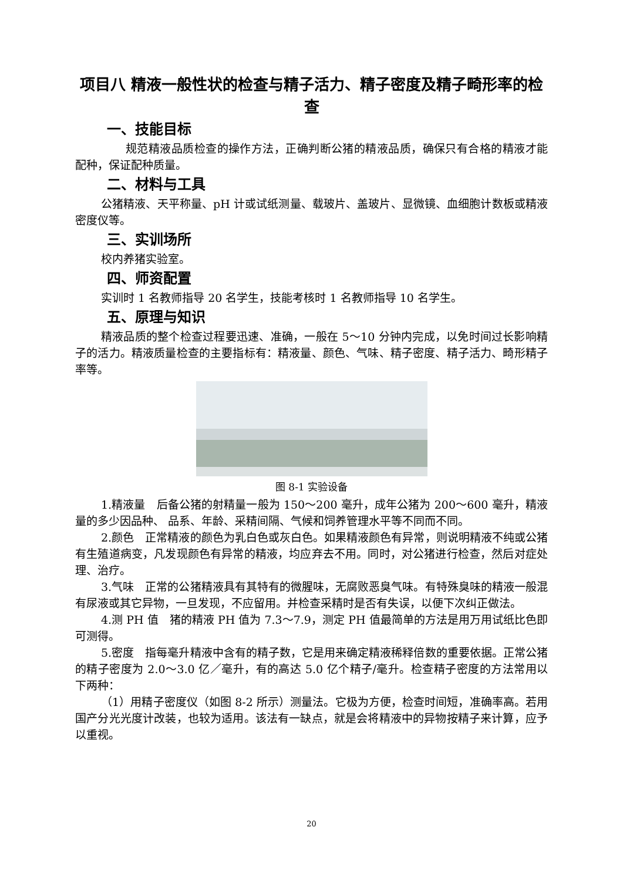项目八 精液一般性状的检查与精子活力、精子密度及精子畸形率的检查
一、技能目标
规范精液品质检查的操作方法，正确判断公猪的精液品质，确保只有合格的精液才能配种，保证配种质量。
二、材料与工具
公猪精液、天平称量、pH 计或试纸测量、载玻片、盖玻片、显微镜、血细胞计数板或精液密度仪等。
三、实训场所
校内养猪实验室。
四、师资配置
实训时 1 名教师指导 20 名学生，技能考核时 1 名教师指导 10 名学生。
五、原理与知识
精液品质的整个检查过程要迅速、准确，一般在 5～10 分钟内完成，以免时间过长影响精子的活力。精液质量检查的主要指标有：精液量、颜色、气味、精子密度、精子活力、畸形精子率等。
图 8-1 实验设备
1.精液量　后备公猪的射精量一般为 150～200 毫升，成年公猪为 200～600 毫升，精液量的多少因品种、 品系、年龄、采精间隔、气候和饲养管理水平等不同而不同。
2.颜色　正常精液的颜色为乳白色或灰白色。如果精液颜色有异常，则说明精液不纯或公猪有生殖道病变，凡发现颜色有异常的精液，均应弃去不用。同时，对公猪进行检查，然后对症处理、治疗。
3.气味　正常的公猪精液具有其特有的微腥味，无腐败恶臭气味。有特殊臭味的精液一般混有尿液或其它异物，一旦发现，不应留用。并检查采精时是否有失误，以便下次纠正做法。
4.测 PH 值　猪的精液 PH 值为 7.3～7.9，测定 PH 值最简单的方法是用万用试纸比色即可测得。
5.密度　指每毫升精液中含有的精子数，它是用来确定精液稀释倍数的重要依据。正常公猪的精子密度为 2.0～3.0 亿／毫升，有的高达 5.0 亿个精子/毫升。检查精子密度的方法常用以下两种：
（1）用精子密度仪（如图 8-2 所示）测量法。它极为方便，检查时间短，准确率高。若用国产分光光度计改装，也较为适用。该法有一缺点，就是会将精液中的异物按精子来计算，应予以重视。
20